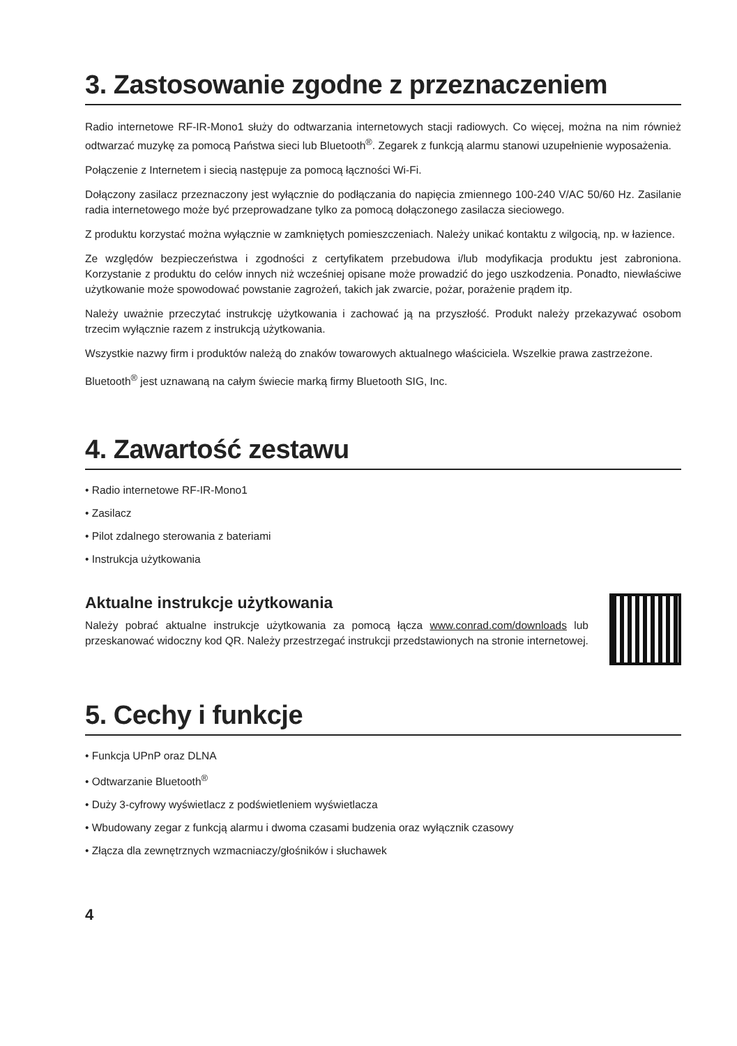3. Zastosowanie zgodne z przeznaczeniem
Radio internetowe RF-IR-Mono1 służy do odtwarzania internetowych stacji radiowych. Co więcej, można na nim również odtwarzać muzykę za pomocą Państwa sieci lub Bluetooth<sup>®</sup>. Zegarek z funkcją alarmu stanowi uzupełnienie wyposażenia.
Połączenie z Internetem i siecią następuje za pomocą łączności Wi-Fi.
Dołączony zasilacz przeznaczony jest wyłącznie do podłączania do napięcia zmiennego 100-240 V/AC 50/60 Hz. Zasilanie radia internetowego może być przeprowadzane tylko za pomocą dołączonego zasilacza sieciowego.
Z produktu korzystać można wyłącznie w zamkniętych pomieszczeniach. Należy unikać kontaktu z wilgocią, np. w łazience.
Ze względów bezpieczeństwa i zgodności z certyfikatem przebudowa i/lub modyfikacja produktu jest zabroniona. Korzystanie z produktu do celów innych niż wcześniej opisane może prowadzić do jego uszkodzenia. Ponadto, niewłaściwe użytkowanie może spowodować powstanie zagrożeń, takich jak zwarcie, pożar, porażenie prądem itp.
Należy uważnie przeczytać instrukcję użytkowania i zachować ją na przyszłość. Produkt należy przekazywać osobom trzecim wyłącznie razem z instrukcją użytkowania.
Wszystkie nazwy firm i produktów należą do znaków towarowych aktualnego właściciela. Wszelkie prawa zastrzeżone.
Bluetooth<sup>®</sup> jest uznawaną na całym świecie marką firmy Bluetooth SIG, Inc.
4. Zawartość zestawu
• Radio internetowe RF-IR-Mono1
• Zasilacz
• Pilot zdalnego sterowania z bateriami
• Instrukcja użytkowania
Aktualne instrukcje użytkowania
Należy pobrać aktualne instrukcje użytkowania za pomocą łącza www.conrad.com/downloads lub przeskanować widoczny kod QR. Należy przestrzegać instrukcji przedstawionych na stronie internetowej.
5. Cechy i funkcje
• Funkcja UPnP oraz DLNA
• Odtwarzanie Bluetooth<sup>®</sup>
• Duży 3-cyfrowy wyświetlacz z podświetleniem wyświetlacza
• Wbudowany zegar z funkcją alarmu i dwoma czasami budzenia oraz wyłącznik czasowy
• Złącza dla zewnętrznych wzmacniaczy/głośników i słuchawek
4